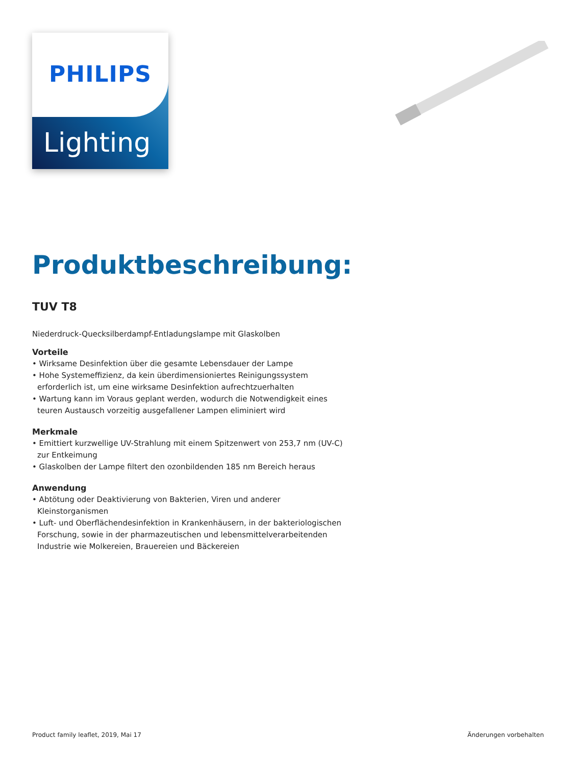Lighting
PHILIPS
Produktbeschreibung:
TUV T8
Niederdruck-Quecksilberdampf-Entladungslampe mit Glaskolben
Vorteile
• Wirksame Desinfektion über die gesamte Lebensdauer der Lampe
• Hohe Systemeffizienz, da kein überdimensioniertes Reinigungssystem erforderlich ist, um eine wirksame Desinfektion aufrechtzuerhalten
• Wartung kann im Voraus geplant werden, wodurch die Notwendigkeit eines teuren Austausch vorzeitig ausgefallener Lampen eliminiert wird
Merkmale
• Emittiert kurzwellige UV-Strahlung mit einem Spitzenwert von 253,7 nm (UV-C) zur Entkeimung
• Glaskolben der Lampe filtert den ozonbildenden 185 nm Bereich heraus
Anwendung
• Abtötung oder Deaktivierung von Bakterien, Viren und anderer Kleinstorganismen
• Luft- und Oberflächendesinfektion in Krankenhäusern, in der bakteriologischen Forschung, sowie in der pharmazeutischen und lebensmittelverarbeitenden Industrie wie Molkereien, Brauereien und Bäckereien
Product family leaflet, 2019, Mai 17 Änderungen vorbehalten